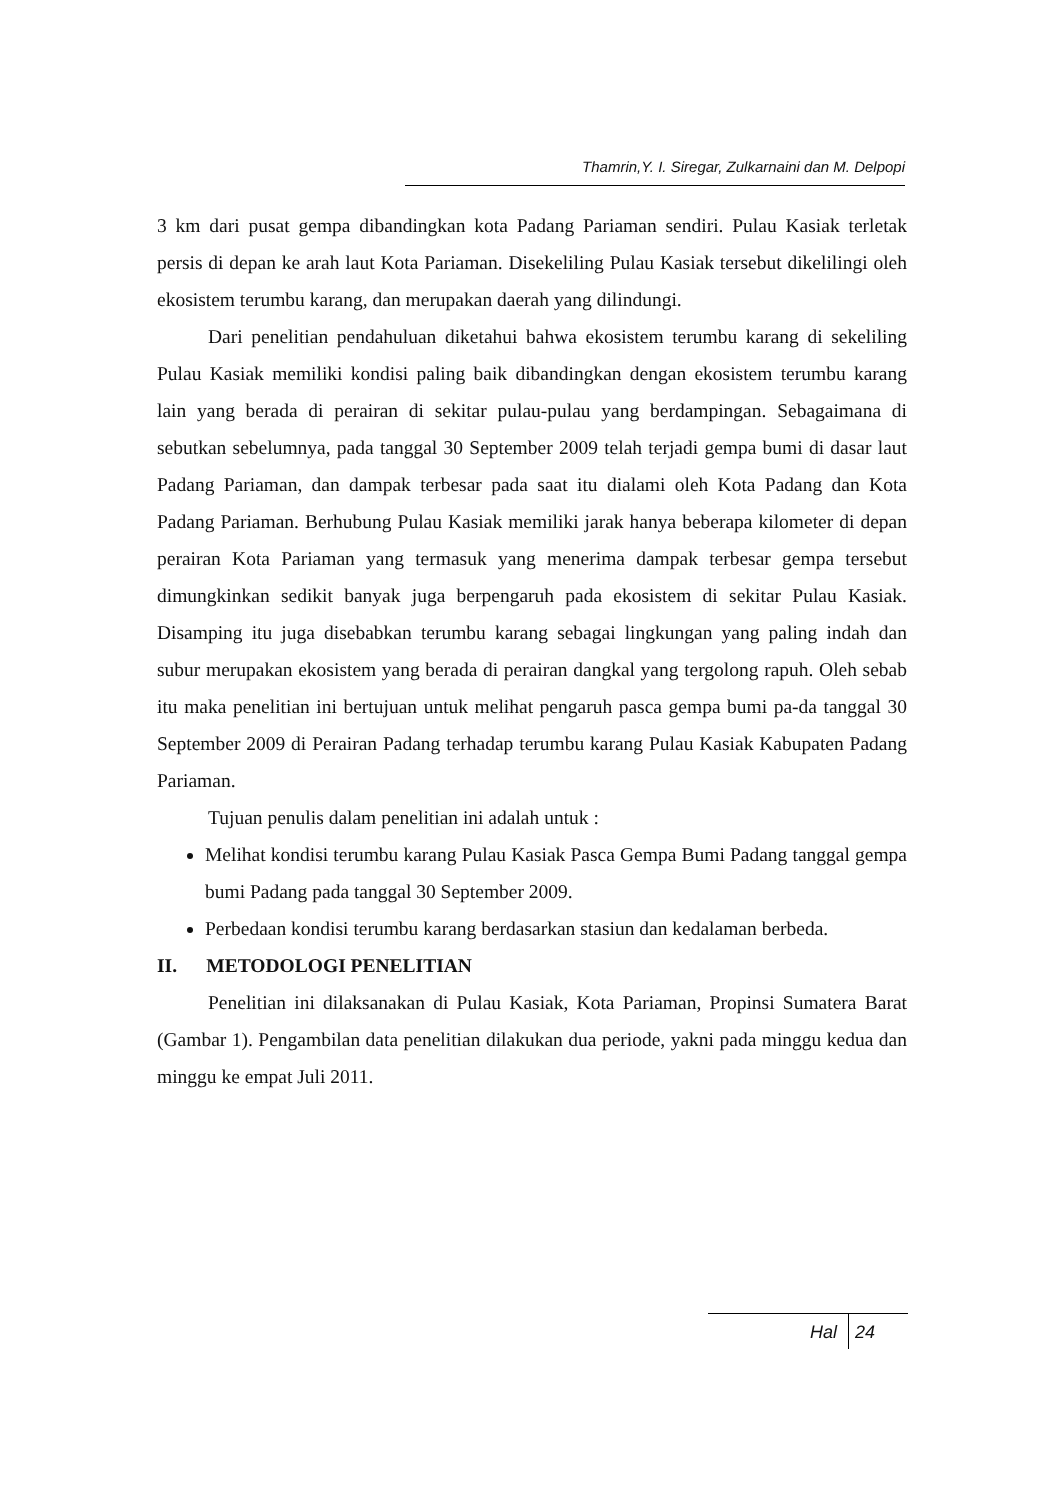Thamrin,Y. I. Siregar, Zulkarnaini dan M. Delpopi
3 km dari pusat gempa dibandingkan kota Padang Pariaman sendiri. Pulau Kasiak terletak persis di depan ke arah laut Kota Pariaman. Disekeliling Pulau Kasiak tersebut dikelilingi oleh ekosistem terumbu karang, dan merupakan daerah yang dilindungi.
Dari penelitian pendahuluan diketahui bahwa ekosistem terumbu karang di sekeliling Pulau Kasiak memiliki kondisi paling baik dibandingkan dengan ekosistem terumbu karang lain yang berada di perairan di sekitar pulau-pulau yang berdampingan. Sebagaimana di sebutkan sebelumnya, pada tanggal 30 September 2009 telah terjadi gempa bumi di dasar laut Padang Pariaman, dan dampak terbesar pada saat itu dialami oleh Kota Padang dan Kota Padang Pariaman. Berhubung Pulau Kasiak memiliki jarak hanya beberapa kilometer di depan perairan Kota Pariaman yang termasuk yang menerima dampak terbesar gempa tersebut dimungkinkan sedikit banyak juga berpengaruh pada ekosistem di sekitar Pulau Kasiak. Disamping itu juga disebabkan terumbu karang sebagai lingkungan yang paling indah dan subur merupakan ekosistem yang berada di perairan dangkal yang tergolong rapuh. Oleh sebab itu maka penelitian ini bertujuan untuk melihat pengaruh pasca gempa bumi pa-da tanggal 30 September 2009 di Perairan Padang terhadap terumbu karang Pulau Kasiak Kabupaten Padang Pariaman.
Tujuan penulis dalam penelitian ini adalah untuk :
Melihat kondisi terumbu karang Pulau Kasiak Pasca Gempa Bumi Padang tanggal gempa bumi Padang pada tanggal 30 September 2009.
Perbedaan kondisi terumbu karang berdasarkan stasiun dan kedalaman berbeda.
II. METODOLOGI PENELITIAN
Penelitian ini dilaksanakan di Pulau Kasiak, Kota Pariaman, Propinsi Sumatera Barat (Gambar 1). Pengambilan data penelitian dilakukan dua periode, yakni pada minggu kedua dan minggu ke empat Juli 2011.
Hal 24